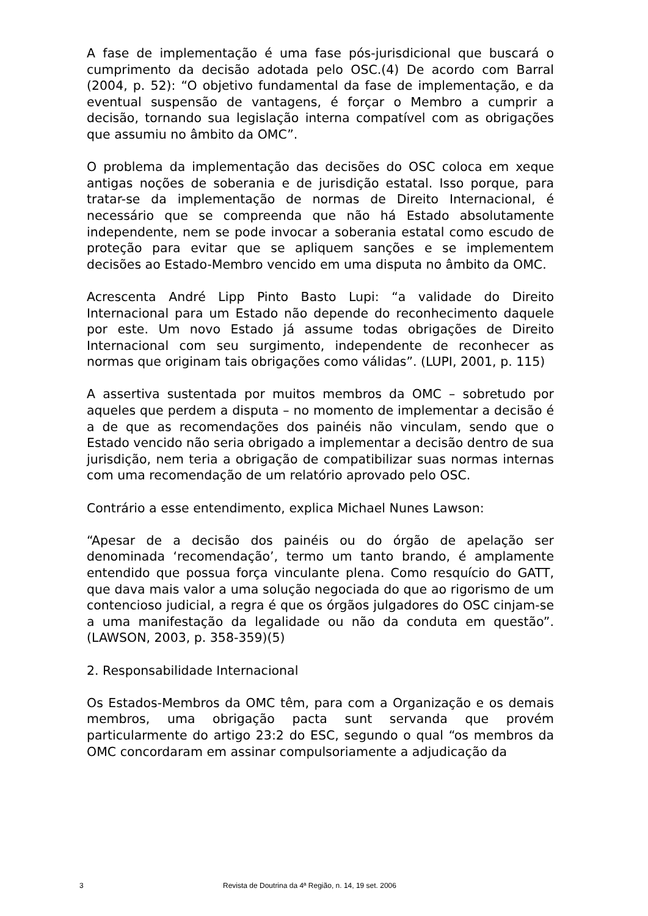A fase de implementação é uma fase pós-jurisdicional que buscará o cumprimento da decisão adotada pelo OSC.(4) De acordo com Barral (2004, p. 52): “O objetivo fundamental da fase de implementação, e da eventual suspensão de vantagens, é forçar o Membro a cumprir a decisão, tornando sua legislação interna compatível com as obrigações que assumiu no âmbito da OMC”.
O problema da implementação das decisões do OSC coloca em xeque antigas noções de soberania e de jurisdição estatal. Isso porque, para tratar-se da implementação de normas de Direito Internacional, é necessário que se compreenda que não há Estado absolutamente independente, nem se pode invocar a soberania estatal como escudo de proteção para evitar que se apliquem sanções e se implementem decisões ao Estado-Membro vencido em uma disputa no âmbito da OMC.
Acrescenta André Lipp Pinto Basto Lupi: “a validade do Direito Internacional para um Estado não depende do reconhecimento daquele por este. Um novo Estado já assume todas obrigações de Direito Internacional com seu surgimento, independente de reconhecer as normas que originam tais obrigações como válidas”. (LUPI, 2001, p. 115)
A assertiva sustentada por muitos membros da OMC – sobretudo por aqueles que perdem a disputa – no momento de implementar a decisão é a de que as recomendações dos painéis não vinculam, sendo que o Estado vencido não seria obrigado a implementar a decisão dentro de sua jurisdição, nem teria a obrigação de compatibilizar suas normas internas com uma recomendação de um relatório aprovado pelo OSC.
Contrário a esse entendimento, explica Michael Nunes Lawson:
“Apesar de a decisão dos painéis ou do órgão de apelação ser denominada ‘recomendação’, termo um tanto brando, é amplamente entendido que possua força vinculante plena. Como resquício do GATT, que dava mais valor a uma solução negociada do que ao rigorismo de um contencioso judicial, a regra é que os órgãos julgadores do OSC cinjam-se a uma manifestação da legalidade ou não da conduta em questão”. (LAWSON, 2003, p. 358-359)(5)
2. Responsabilidade Internacional
Os Estados-Membros da OMC têm, para com a Organização e os demais membros, uma obrigação pacta sunt servanda que provém particularmente do artigo 23:2 do ESC, segundo o qual “os membros da OMC concordaram em assinar compulsoriamente a adjudicação da
3 Revista de Doutrina da 4ª Região, n. 14, 19 set. 2006